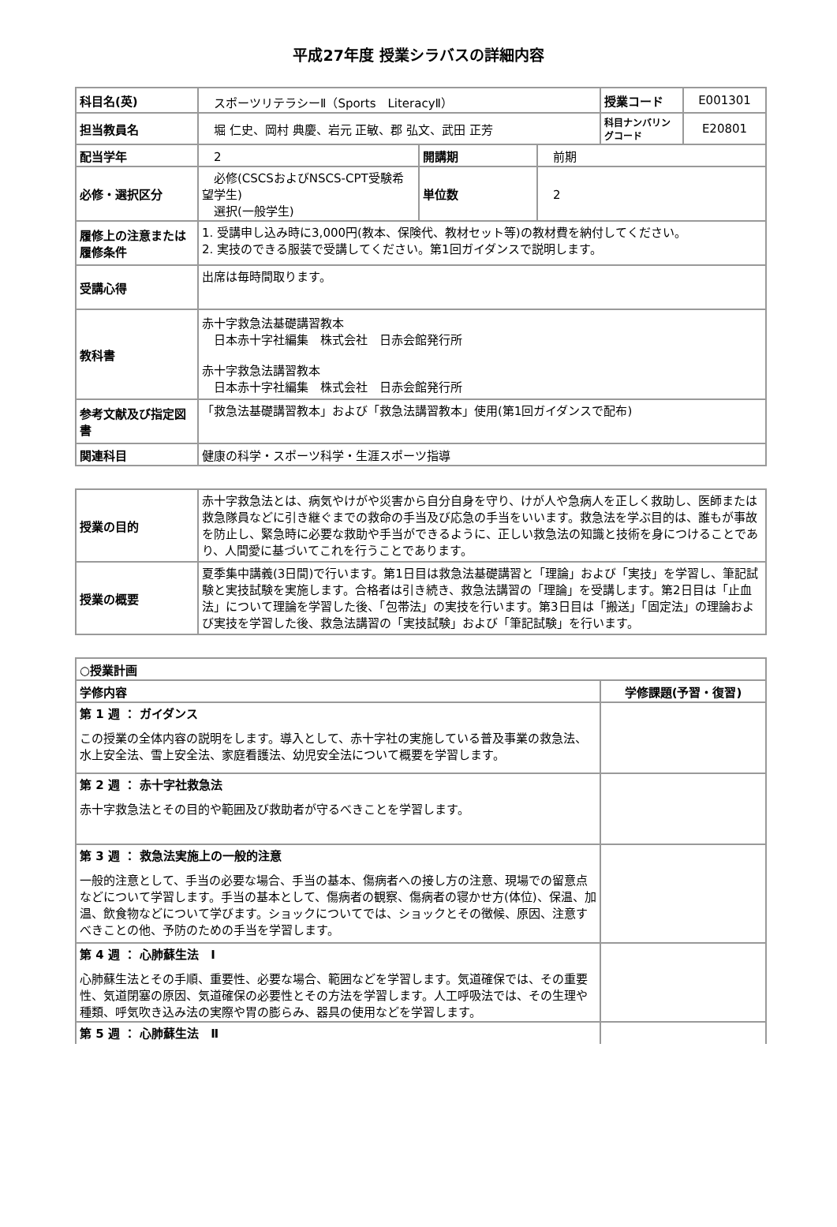平成27年度 授業シラバスの詳細内容
| 科目名(英) | スポーツリテラシーⅡ（Sports LiteracyⅡ） | | | 授業コード | E001301 |
| 担当教員名 | 堀 仁史、岡村 典慶、岩元 正敏、郡 弘文、武田 正芳 | | | 科目ナンバリングコード | E20801 |
| 配当学年 | 2 | 開講期 | 前期 | | |
| 必修・選択区分 | 必修(CSCSおよびNSCS-CPT受験希望学生) 選択(一般学生) | 単位数 | 2 | | |
| 履修上の注意または履修条件 | 1. 受講申し込み時に3,000円(教本、保険代、教材セット等)の教材費を納付してください。 2. 実技のできる服装で受講してください。第1回ガイダンスで説明します。 | | | | |
| 受講心得 | 出席は毎時間取ります。 | | | | |
| 教科書 | 赤十字救急法基礎講習教本 日本赤十字社編集 株式会社 日赤会館発行所 赤十字救急法講習教本 日本赤十字社編集 株式会社 日赤会館発行所 | | | | |
| 参考文献及び指定図書 | 「救急法基礎講習教本」および「救急法講習教本」使用(第1回ガイダンスで配布) | | | | |
| 関連科目 | 健康の科学・スポーツ科学・生涯スポーツ指導 | | | | |
| 授業の目的 | 赤十字救急法とは、病気やけがや災害から自分自身を守り、けが人や急病人を正しく救助し、医師または救急隊員などに引き継ぐまでの救命の手当及び応急の手当をいいます。救急法を学ぶ目的は、誰もが事故を防止し、緊急時に必要な救助や手当ができるように、正しい救急法の知識と技術を身につけることであり、人間愛に基づいてこれを行うことであります。 |
| 授業の概要 | 夏季集中講義(3日間)で行います。第1日目は救急法基礎講習と「理論」および「実技」を学習し、筆記試験と実技試験を実施します。合格者は引き続き、救急法講習の「理論」を受講します。第2日目は「止血法」について理論を学習した後、「包帯法」の実技を行います。第3日目は「搬送」「固定法」の理論および実技を学習した後、救急法講習の「実技試験」および「筆記試験」を行います。 |
| ○授業計画 | |
| --- | --- |
| 学修内容 | 学修課題(予習・復習) |
| 第 1 週 ： ガイダンス この授業の全体内容の説明をします。導入として、赤十字社の実施している普及事業の救急法、水上安全法、雪上安全法、家庭看護法、幼児安全法について概要を学習します。 | |
| 第 2 週 ： 赤十字社救急法 赤十字救急法とその目的や範囲及び救助者が守るべきことを学習します。 | |
| 第 3 週 ： 救急法実施上の一般的注意 一般的注意として、手当の必要な場合、手当の基本、傷病者への接し方の注意、現場での留意点などについて学習します。手当の基本として、傷病者の観察、傷病者の寝かせ方(体位)、保温、加温、飲食物などについて学びます。ショックについてでは、ショックとその徴候、原因、注意すべきことの他、予防のための手当を学習します。 | |
| 第 4 週 ： 心肺蘇生法 Ⅰ 心肺蘇生法とその手順、重要性、必要な場合、範囲などを学習します。気道確保では、その重要性、気道閉塞の原因、気道確保の必要性とその方法を学習します。人工呼吸法では、その生理や種類、呼気吹き込み法の実際や胃の膨らみ、器具の使用などを学習します。 | |
| 第 5 週 ： 心肺蘇生法 Ⅱ | |